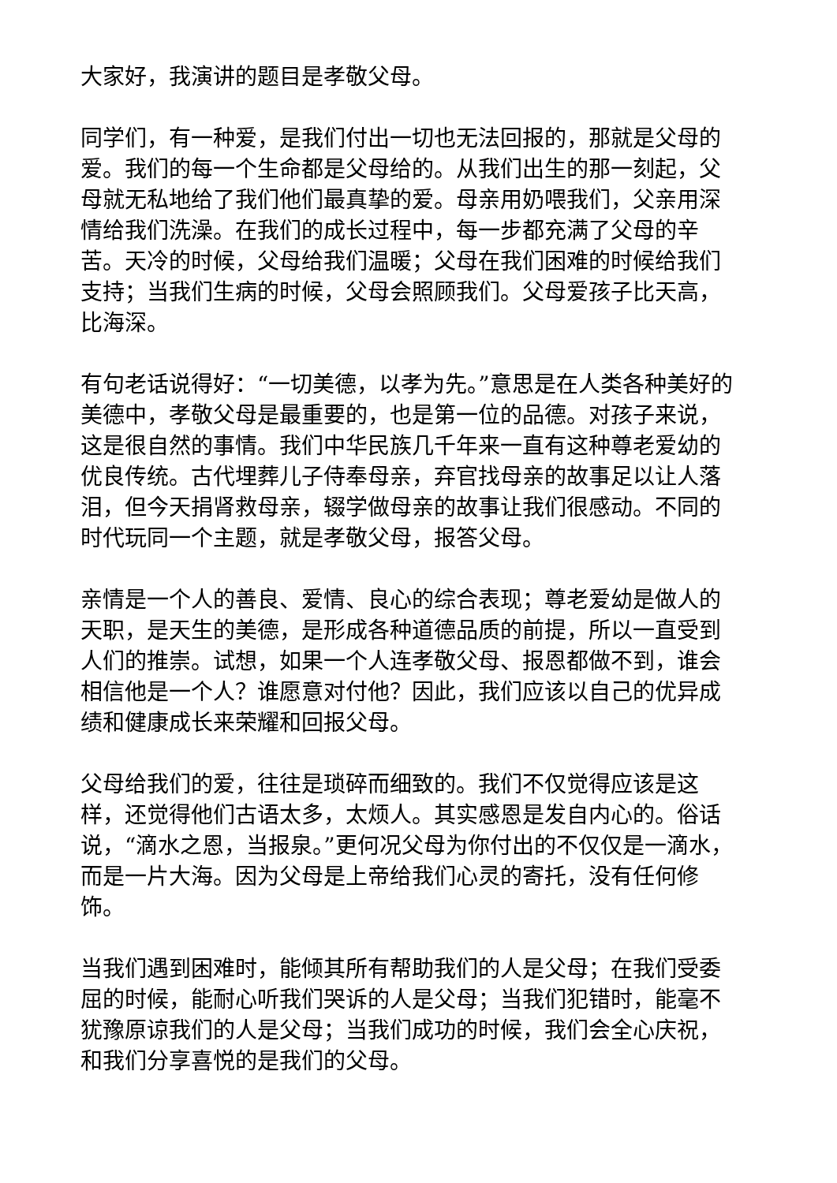大家好，我演讲的题目是孝敬父母。
同学们，有一种爱，是我们付出一切也无法回报的，那就是父母的爱。我们的每一个生命都是父母给的。从我们出生的那一刻起，父母就无私地给了我们他们最真挚的爱。母亲用奶喂我们，父亲用深情给我们洗澡。在我们的成长过程中，每一步都充满了父母的辛苦。天冷的时候，父母给我们温暖；父母在我们困难的时候给我们支持；当我们生病的时候，父母会照顾我们。父母爱孩子比天高，比海深。
有句老话说得好：“一切美德，以孝为先。”意思是在人类各种美好的美德中，孝敬父母是最重要的，也是第一位的品德。对孩子来说，这是很自然的事情。我们中华民族几千年来一直有这种尊老爱幼的优良传统。古代埋葬儿子侍奉母亲，弃官找母亲的故事足以让人落泪，但今天捐肾救母亲，辍学做母亲的故事让我们很感动。不同的时代玩同一个主题，就是孝敬父母，报答父母。
亲情是一个人的善良、爱情、良心的综合表现；尊老爱幼是做人的天职，是天生的美德，是形成各种道德品质的前提，所以一直受到人们的推崇。试想，如果一个人连孝敬父母、报恩都做不到，谁会相信他是一个人？谁愿意对付他？因此，我们应该以自己的优异成绩和健康成长来荣耀和回报父母。
父母给我们的爱，往往是琐碎而细致的。我们不仅觉得应该是这样，还觉得他们古语太多，太烦人。其实感恩是发自内心的。俗话说，“滴水之恩，当报泉。”更何况父母为你付出的不仅仅是一滴水，而是一片大海。因为父母是上帝给我们心灵的寄托，没有任何修饰。
当我们遇到困难时，能倾其所有帮助我们的人是父母；在我们受委屈的时候，能耐心听我们哭诉的人是父母；当我们犯错时，能毫不犹豫原谅我们的人是父母；当我们成功的时候，我们会全心庆祝，和我们分享喜悦的是我们的父母。